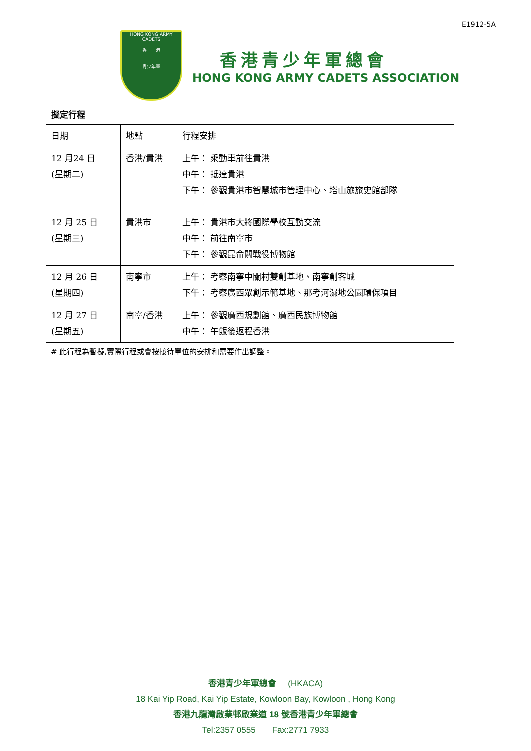E1912-5A
HONG KONG ARMY CADETS
香 港
青少年軍
香港青少年軍總會
HONG KONG ARMY CADETS ASSOCIATION
擬定行程
| 日期 | 地點 | 行程安排 |
| 12 月24 日 (星期二) | 香港/貴港 | 上午： 乘動車前往貴港 中午： 抵達貴港 下午： 參觀貴港市智慧城市管理中心、塔山旅旅史館部隊 |
| 12 月 25 日 (星期三) | 貴港市 | 上午： 貴港市大將國際學校互動交流 中午： 前往南寧市 下午： 參觀昆侖關戰役博物館 |
| 12 月 26 日 (星期四) | 南寧市 | 上午： 考察南寧中關村雙創基地、南寧創客城 下午： 考察廣西眾創示範基地、那考河濕地公園環保項目 |
| 12 月 27 日 (星期五) | 南寧/香港 | 上午： 參觀廣西規劃館、廣西民族博物館 中午： 午飯後返程香港 |
# 此行程為暫擬,實際行程或會按接待單位的安排和需要作出調整。
香港青少年軍總會 (HKACA)
18 Kai Yip Road, Kai Yip Estate, Kowloon Bay, Kowloon , Hong Kong
香港九龍灣啟業邨啟業道 18 號香港青少年軍總會
Tel:2357 0555 Fax:2771 7933